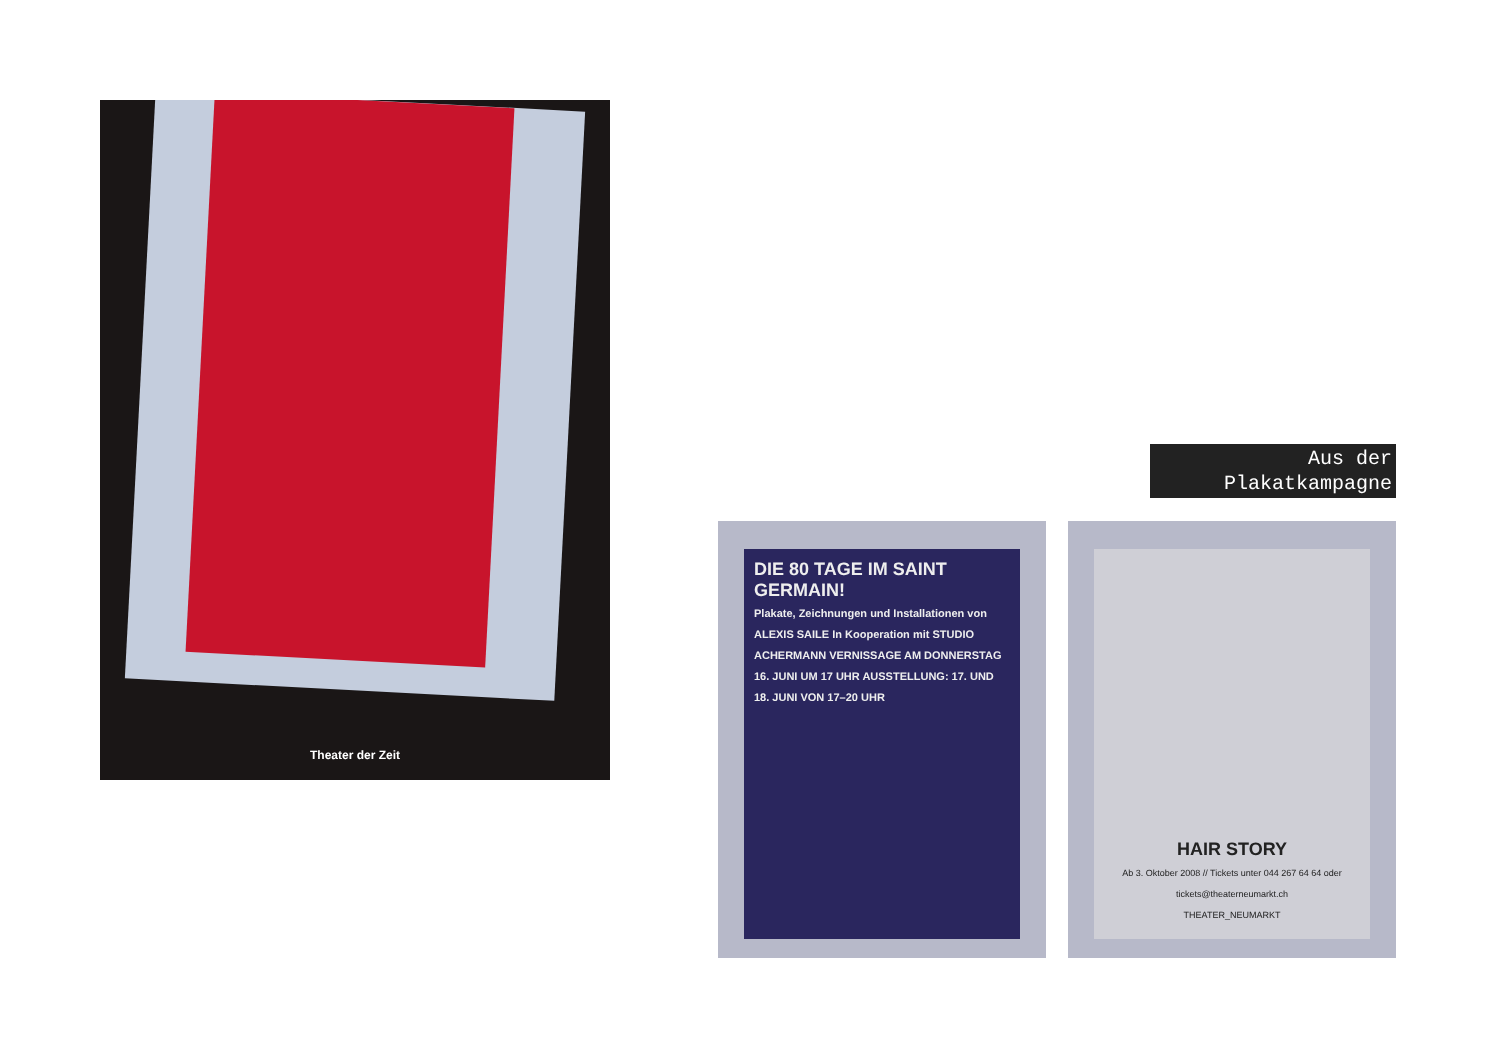Theater der Zeit
Aus der
Plakatkampagne
DIE 80 TAGE IM SAINT GERMAIN!
Plakate, Zeichnungen und Installationen von ALEXIS SAILE In Kooperation mit STUDIO ACHERMANN VERNISSAGE AM DONNERSTAG 16. JUNI UM 17 UHR AUSSTELLUNG: 17. UND 18. JUNI VON 17–20 UHR
HAIR STORY
Ab 3. Oktober 2008 // Tickets unter 044 267 64 64 oder tickets@theaterneumarkt.ch
THEATER_NEUMARKT